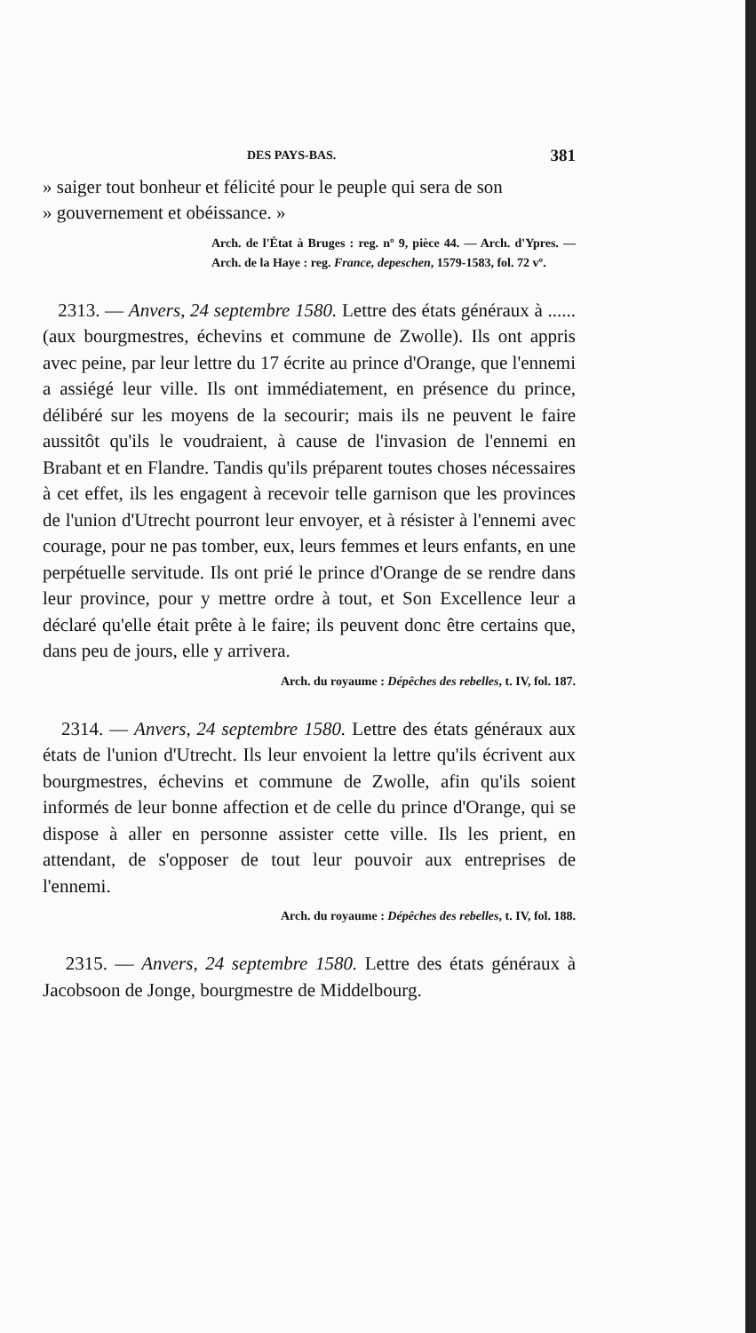DES PAYS-BAS. 381
» saiger tout bonheur et félicité pour le peuple qui sera de son
» gouvernement et obéissance. »
Arch. de l'État à Bruges : reg. nº 9, pièce 44. — Arch. d'Ypres. — Arch. de la Haye : reg. France, depeschen, 1579-1583, fol. 72 vº.
2313. — Anvers, 24 septembre 1580. Lettre des états généraux à ...... (aux bourgmestres, échevins et commune de Zwolle). Ils ont appris avec peine, par leur lettre du 17 écrite au prince d'Orange, que l'ennemi a assiégé leur ville. Ils ont immédiatement, en présence du prince, délibéré sur les moyens de la secourir; mais ils ne peuvent le faire aussitôt qu'ils le voudraient, à cause de l'invasion de l'ennemi en Brabant et en Flandre. Tandis qu'ils préparent toutes choses nécessaires à cet effet, ils les engagent à recevoir telle garnison que les provinces de l'union d'Utrecht pourront leur envoyer, et à résister à l'ennemi avec courage, pour ne pas tomber, eux, leurs femmes et leurs enfants, en une perpétuelle servitude. Ils ont prié le prince d'Orange de se rendre dans leur province, pour y mettre ordre à tout, et Son Excellence leur a déclaré qu'elle était prête à le faire; ils peuvent donc être certains que, dans peu de jours, elle y arrivera.
Arch. du royaume : Dépêches des rebelles, t. IV, fol. 187.
2314. — Anvers, 24 septembre 1580. Lettre des états généraux aux états de l'union d'Utrecht. Ils leur envoient la lettre qu'ils écrivent aux bourgmestres, échevins et commune de Zwolle, afin qu'ils soient informés de leur bonne affection et de celle du prince d'Orange, qui se dispose à aller en personne assister cette ville. Ils les prient, en attendant, de s'opposer de tout leur pouvoir aux entreprises de l'ennemi.
Arch. du royaume : Dépêches des rebelles, t. IV, fol. 188.
2315. — Anvers, 24 septembre 1580. Lettre des états généraux à Jacobsoon de Jonge, bourgmestre de Middelbourg.